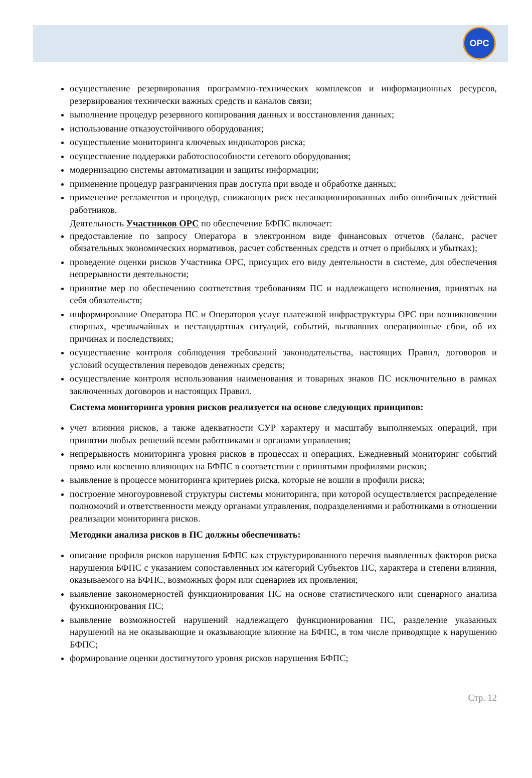OPC
осуществление резервирования программно-технических комплексов и информационных ресурсов, резервирования технически важных средств и каналов связи;
выполнение процедур резервного копирования данных и восстановления данных;
использование отказоустойчивого оборудования;
осуществление мониторинга ключевых индикаторов риска;
осуществление поддержки работоспособности сетевого оборудования;
модернизацию системы автоматизации и защиты информации;
применение процедур разграничения прав доступа при вводе и обработке данных;
применение регламентов и процедур, снижающих риск несанкционированных либо ошибочных действий работников.
Деятельность Участников ОРС по обеспечение БФПС включает:
предоставление по запросу Оператора в электронном виде финансовых отчетов (баланс, расчет обязательных экономических нормативов, расчет собственных средств и отчет о прибылях и убытках);
проведение оценки рисков Участника ОРС, присущих его виду деятельности в системе, для обеспечения непрерывности деятельности;
принятие мер по обеспечению соответствия требованиям ПС и надлежащего исполнения, принятых на себя обязательств;
информирование Оператора ПС и Операторов услуг платежной инфраструктуры ОРС при возникновении спорных, чрезвычайных и нестандартных ситуаций, событий, вызвавших операционные сбои, об их причинах и последствиях;
осуществление контроля соблюдения требований законодательства, настоящих Правил, договоров и условий осуществления переводов денежных средств;
осуществление контроля использования наименования и товарных знаков ПС исключительно в рамках заключенных договоров и настоящих Правил.
Система мониторинга уровня рисков реализуется на основе следующих принципов:
учет влияния рисков, а также адекватности СУР характеру и масштабу выполняемых операций, при принятии любых решений всеми работниками и органами управления;
непрерывность мониторинга уровня рисков в процессах и операциях. Ежедневный мониторинг событий прямо или косвенно влияющих на БФПС в соответствии с принятыми профилями рисков;
выявление в процессе мониторинга критериев риска, которые не вошли в профили риска;
построение многоуровневой структуры системы мониторинга, при которой осуществляется распределение полномочий и ответственности между органами управления, подразделениями и работниками в отношении реализации мониторинга рисков.
Методики анализа рисков в ПС должны обеспечивать:
описание профиля рисков нарушения БФПС как структурированного перечня выявленных факторов риска нарушения БФПС с указанием сопоставленных им категорий Субъектов ПС, характера и степени влияния, оказываемого на БФПС, возможных форм или сценариев их проявления;
выявление закономерностей функционирования ПС на основе статистического или сценарного анализа функционирования ПС;
выявление возможностей нарушений надлежащего функционирования ПС, разделение указанных нарушений на не оказывающие и оказывающие влияние на БФПС, в том числе приводящие к нарушению БФПС;
формирование оценки достигнутого уровня рисков нарушения БФПС;
Стр. 12